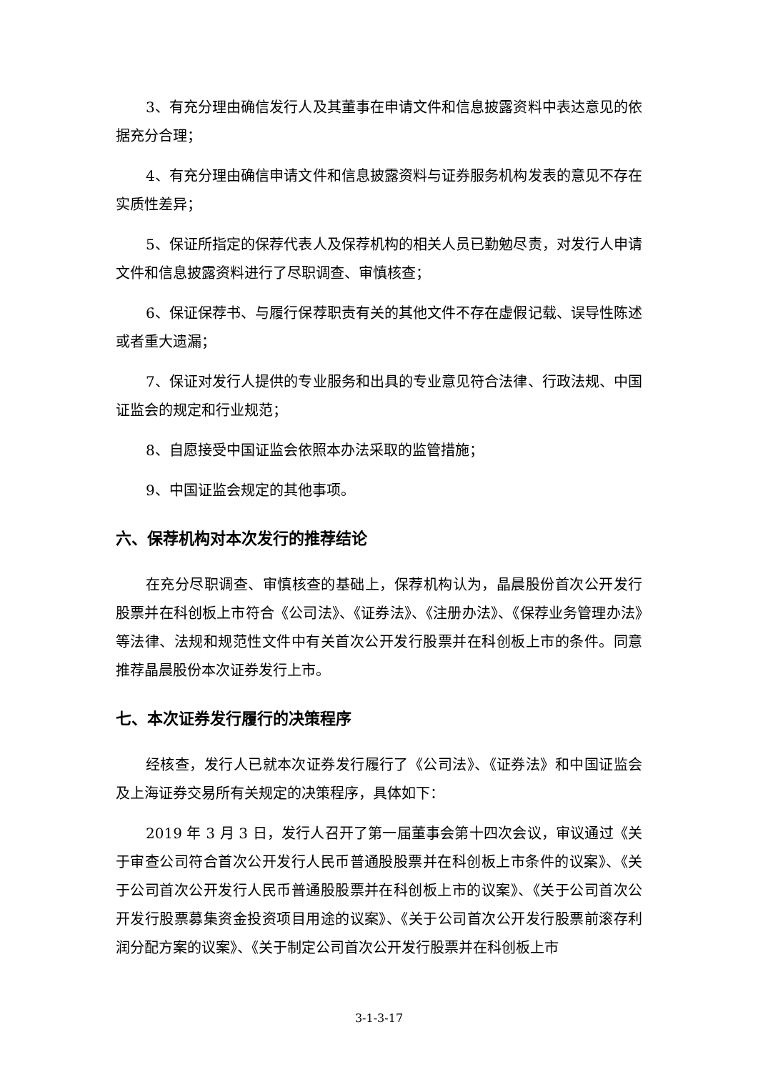3、有充分理由确信发行人及其董事在申请文件和信息披露资料中表达意见的依据充分合理；
4、有充分理由确信申请文件和信息披露资料与证券服务机构发表的意见不存在实质性差异；
5、保证所指定的保荐代表人及保荐机构的相关人员已勤勉尽责，对发行人申请文件和信息披露资料进行了尽职调查、审慎核查；
6、保证保荐书、与履行保荐职责有关的其他文件不存在虚假记载、误导性陈述或者重大遗漏；
7、保证对发行人提供的专业服务和出具的专业意见符合法律、行政法规、中国证监会的规定和行业规范；
8、自愿接受中国证监会依照本办法采取的监管措施；
9、中国证监会规定的其他事项。
六、保荐机构对本次发行的推荐结论
在充分尽职调查、审慎核查的基础上，保荐机构认为，晶晨股份首次公开发行股票并在科创板上市符合《公司法》、《证券法》、《注册办法》、《保荐业务管理办法》等法律、法规和规范性文件中有关首次公开发行股票并在科创板上市的条件。同意推荐晶晨股份本次证券发行上市。
七、本次证券发行履行的决策程序
经核查，发行人已就本次证券发行履行了《公司法》、《证券法》和中国证监会及上海证券交易所有关规定的决策程序，具体如下：
2019 年 3 月 3 日，发行人召开了第一届董事会第十四次会议，审议通过《关于审查公司符合首次公开发行人民币普通股股票并在科创板上市条件的议案》、《关于公司首次公开发行人民币普通股股票并在科创板上市的议案》、《关于公司首次公开发行股票募集资金投资项目用途的议案》、《关于公司首次公开发行股票前滚存利润分配方案的议案》、《关于制定公司首次公开发行股票并在科创板上市
3-1-3-17